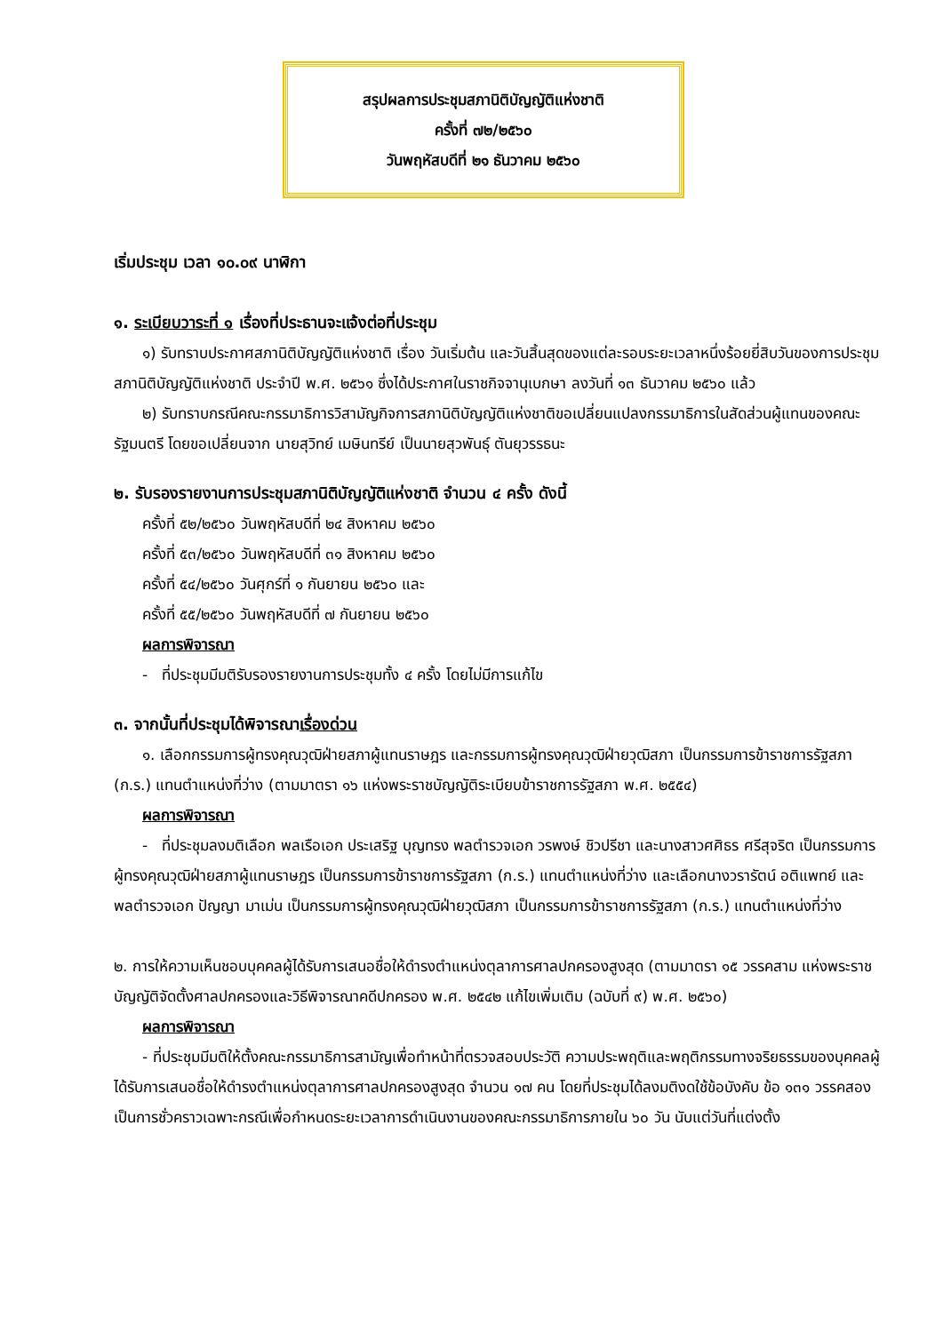สรุปผลการประชุมสภานิติบัญญัติแห่งชาติ
ครั้งที่ ๗๒/๒๕๖๐
วันพฤหัสบดีที่ ๒๑ ธันวาคม ๒๕๖๐
เริ่มประชุม เวลา ๑๐.๐๙ นาฬิกา
๑. ระเบียบวาระที่ ๑ เรื่องที่ประธานจะแจ้งต่อที่ประชุม
๑) รับทราบประกาศสภานิติบัญญัติแห่งชาติ เรื่อง วันเริ่มต้น และวันสิ้นสุดของแต่ละรอบระยะเวลาหนึ่งร้อยยี่สิบวันของการประชุมสภานิติบัญญัติแห่งชาติ ประจำปี พ.ศ. ๒๕๖๑ ซึ่งได้ประกาศในราชกิจจานุเบกษา ลงวันที่ ๑๓ ธันวาคม ๒๕๖๐ แล้ว
๒) รับทราบกรณีคณะกรรมาธิการวิสามัญกิจการสภานิติบัญญัติแห่งชาติขอเปลี่ยนแปลงกรรมาธิการในสัดส่วนผู้แทนของคณะรัฐมนตรี โดยขอเปลี่ยนจาก นายสุวิทย์ เมษินทรีย์ เป็นนายสุวพันธุ์ ตันยุวรรธนะ
๒. รับรองรายงานการประชุมสภานิติบัญญัติแห่งชาติ จำนวน ๔ ครั้ง ดังนี้
ครั้งที่ ๕๒/๒๕๖๐ วันพฤหัสบดีที่ ๒๔ สิงหาคม ๒๕๖๐
ครั้งที่ ๕๓/๒๕๖๐ วันพฤหัสบดีที่ ๓๑ สิงหาคม ๒๕๖๐
ครั้งที่ ๕๔/๒๕๖๐ วันศุกร์ที่ ๑ กันยายน ๒๕๖๐ และ
ครั้งที่ ๕๕/๒๕๖๐ วันพฤหัสบดีที่ ๗ กันยายน ๒๕๖๐
ผลการพิจารณา
- ที่ประชุมมีมติรับรองรายงานการประชุมทั้ง ๔ ครั้ง โดยไม่มีการแก้ไข
๓. จากนั้นที่ประชุมได้พิจารณาเรื่องด่วน
๑. เลือกกรรมการผู้ทรงคุณวุฒิฝ่ายสภาผู้แทนราษฎร และกรรมการผู้ทรงคุณวุฒิฝ่ายวุฒิสภา เป็นกรรมการข้าราชการรัฐสภา (ก.ร.) แทนตำแหน่งที่ว่าง (ตามมาตรา ๑๖ แห่งพระราชบัญญัติระเบียบข้าราชการรัฐสภา พ.ศ. ๒๕๕๔)
ผลการพิจารณา
- ที่ประชุมลงมติเลือก พลเรือเอก ประเสริฐ บุญทรง พลตำรวจเอก วรพงษ์ ชิวปรีชา และนางสาวศศิธร ศรีสุจริต เป็นกรรมการผู้ทรงคุณวุฒิฝ่ายสภาผู้แทนราษฎร เป็นกรรมการข้าราชการรัฐสภา (ก.ร.) แทนตำแหน่งที่ว่าง และเลือกนางวรารัตน์ อติแพทย์ และพลตำรวจเอก ปัญญา มาเม่น เป็นกรรมการผู้ทรงคุณวุฒิฝ่ายวุฒิสภา เป็นกรรมการข้าราชการรัฐสภา (ก.ร.) แทนตำแหน่งที่ว่าง
๒. การให้ความเห็นชอบบุคคลผู้ได้รับการเสนอชื่อให้ดำรงตำแหน่งตุลาการศาลปกครองสูงสุด (ตามมาตรา ๑๕ วรรคสาม แห่งพระราชบัญญัติจัดตั้งศาลปกครองและวิธีพิจารณาคดีปกครอง พ.ศ. ๒๕๔๒ แก้ไขเพิ่มเติม (ฉบับที่ ๙) พ.ศ. ๒๕๖๐)
ผลการพิจารณา
- ที่ประชุมมีมติให้ตั้งคณะกรรมาธิการสามัญเพื่อทำหน้าที่ตรวจสอบประวัติ ความประพฤติและพฤติกรรมทางจริยธรรมของบุคคลผู้ได้รับการเสนอชื่อให้ดำรงตำแหน่งตุลาการศาลปกครองสูงสุด จำนวน ๑๗ คน โดยที่ประชุมได้ลงมติงดใช้ข้อบังคับ ข้อ ๑๓๑ วรรคสอง เป็นการชั่วคราวเฉพาะกรณีเพื่อกำหนดระยะเวลาการดำเนินงานของคณะกรรมาธิการภายใน ๖๐ วัน นับแต่วันที่แต่งตั้ง